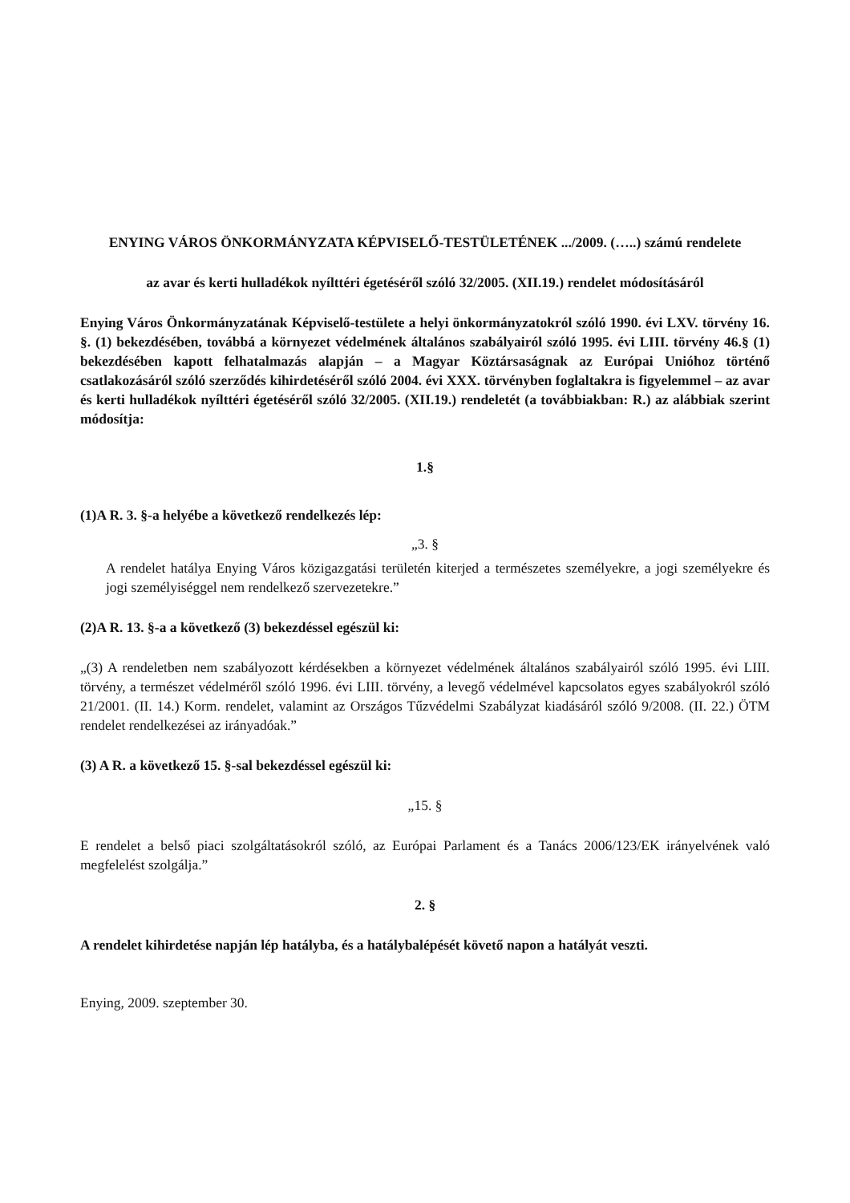ENYING VÁROS ÖNKORMÁNYZATA KÉPVISELŐ-TESTÜLETÉNEK .../2009. (…..) számú rendelete
az avar és kerti hulladékok nyílttéri égetéséről szóló 32/2005. (XII.19.) rendelet módosításáról
Enying Város Önkormányzatának Képviselő-testülete a helyi önkormányzatokról szóló 1990. évi LXV. törvény 16. §. (1) bekezdésében, továbbá a környezet védelmének általános szabályairól szóló 1995. évi LIII. törvény 46.§ (1) bekezdésében kapott felhatalmazás alapján – a Magyar Köztársaságnak az Európai Unióhoz történő csatlakozásáról szóló szerződés kihirdetéséről szóló 2004. évi XXX. törvényben foglaltakra is figyelemmel – az avar és kerti hulladékok nyílttéri égetéséről szóló 32/2005. (XII.19.) rendeletét (a továbbiakban: R.) az alábbiak szerint módosítja:
1.§
(1)A R. 3. §-a helyébe a következő rendelkezés lép:
„3. §
A rendelet hatálya Enying Város közigazgatási területén kiterjed a természetes személyekre, a jogi személyekre és jogi személyiséggel nem rendelkező szervezetekre.”
(2)A R. 13. §-a a következő (3) bekezdéssel egészül ki:
„(3) A rendeletben nem szabályozott kérdésekben a környezet védelmének általános szabályairól szóló 1995. évi LIII. törvény, a természet védelméről szóló 1996. évi LIII. törvény, a levegő védelmével kapcsolatos egyes szabályokról szóló 21/2001. (II. 14.) Korm. rendelet, valamint az Országos Tűzvédelmi Szabályzat kiadásáról szóló 9/2008. (II. 22.) ÖTM rendelet rendelkezései az irányadóak.”
(3) A R. a következő 15. §-sal bekezdéssel egészül ki:
„15. §
E rendelet a belső piaci szolgáltatásokról szóló, az Európai Parlament és a Tanács 2006/123/EK irányelvének való megfelelést szolgálja.”
2. §
A rendelet kihirdetése napján lép hatályba, és a hatálybalépését követő napon a hatályát veszti.
Enying, 2009. szeptember 30.